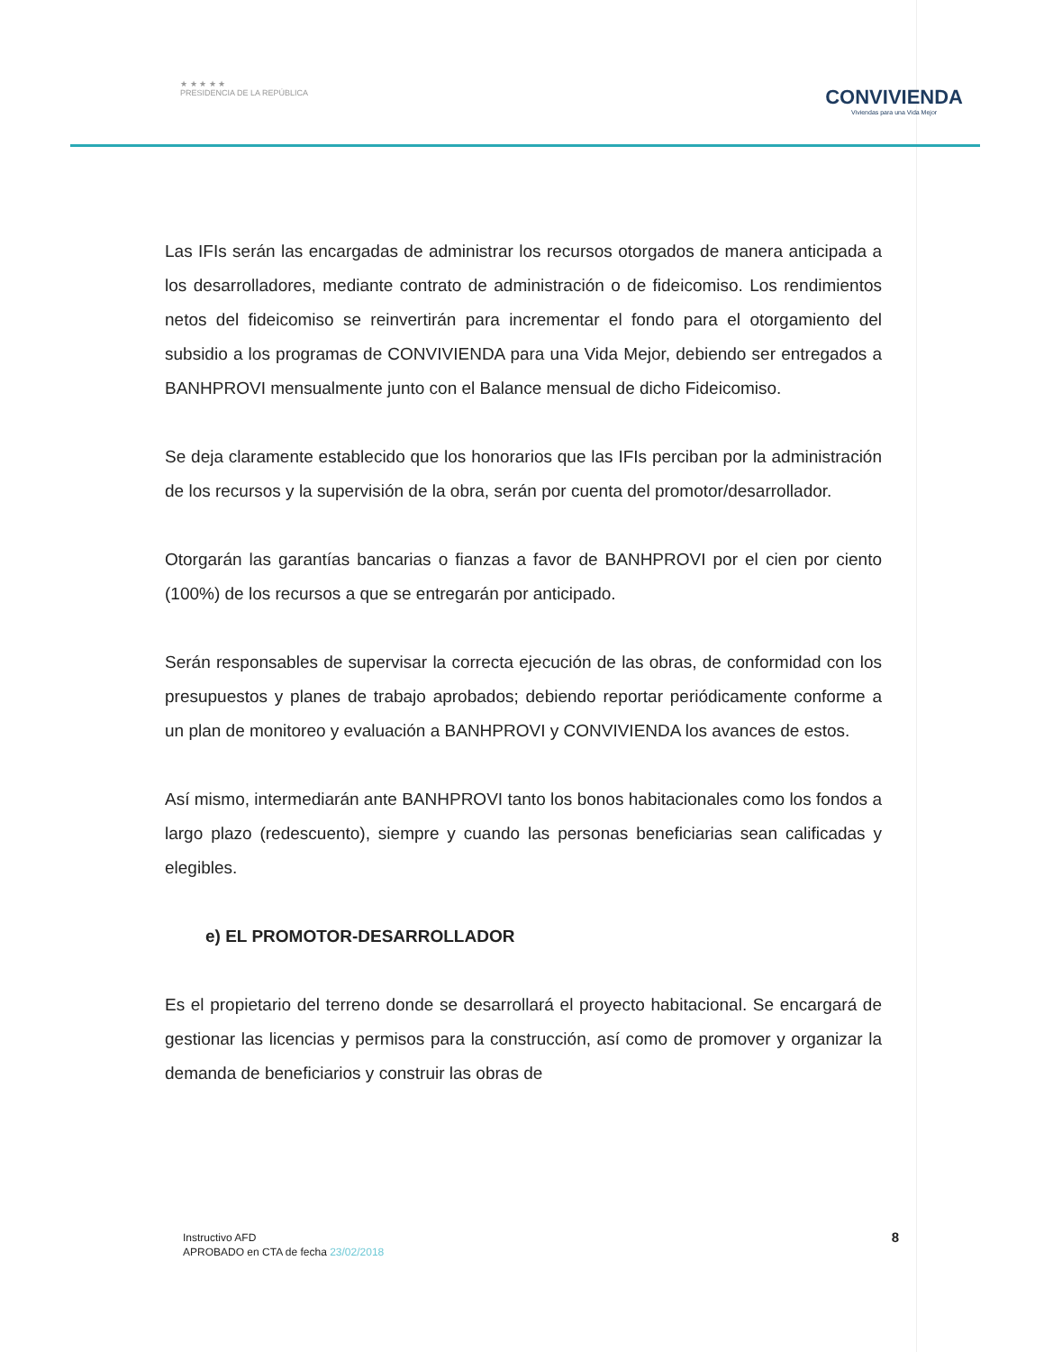★ ★ ★ ★ ★
PRESIDENCIA DE LA REPÚBLICA
CONVIVIENDA
Viviendas para una Vida Mejor
Las IFIs serán las encargadas de administrar los recursos otorgados de manera anticipada a los desarrolladores, mediante contrato de administración o de fideicomiso. Los rendimientos netos del fideicomiso se reinvertirán para incrementar el fondo para el otorgamiento del subsidio a los programas de CONVIVIENDA para una Vida Mejor, debiendo ser entregados a BANHPROVI mensualmente junto con el Balance mensual de dicho Fideicomiso.
Se deja claramente establecido que los honorarios que las IFIs perciban por la administración de los recursos y la supervisión de la obra, serán por cuenta del promotor/desarrollador.
Otorgarán las garantías bancarias o fianzas a favor de BANHPROVI por el cien por ciento (100%) de los recursos a que se entregarán por anticipado.
Serán responsables de supervisar la correcta ejecución de las obras, de conformidad con los presupuestos y planes de trabajo aprobados; debiendo reportar periódicamente conforme a un plan de monitoreo y evaluación a BANHPROVI y CONVIVIENDA los avances de estos.
Así mismo, intermediarán ante BANHPROVI tanto los bonos habitacionales como los fondos a largo plazo (redescuento), siempre y cuando las personas beneficiarias sean calificadas y elegibles.
e) EL PROMOTOR-DESARROLLADOR
Es el propietario del terreno donde se desarrollará el proyecto habitacional. Se encargará de gestionar las licencias y permisos para la construcción, así como de promover y organizar la demanda de beneficiarios y construir las obras de
Instructivo AFD
APROBADO en CTA de fecha 23/02/2018
8